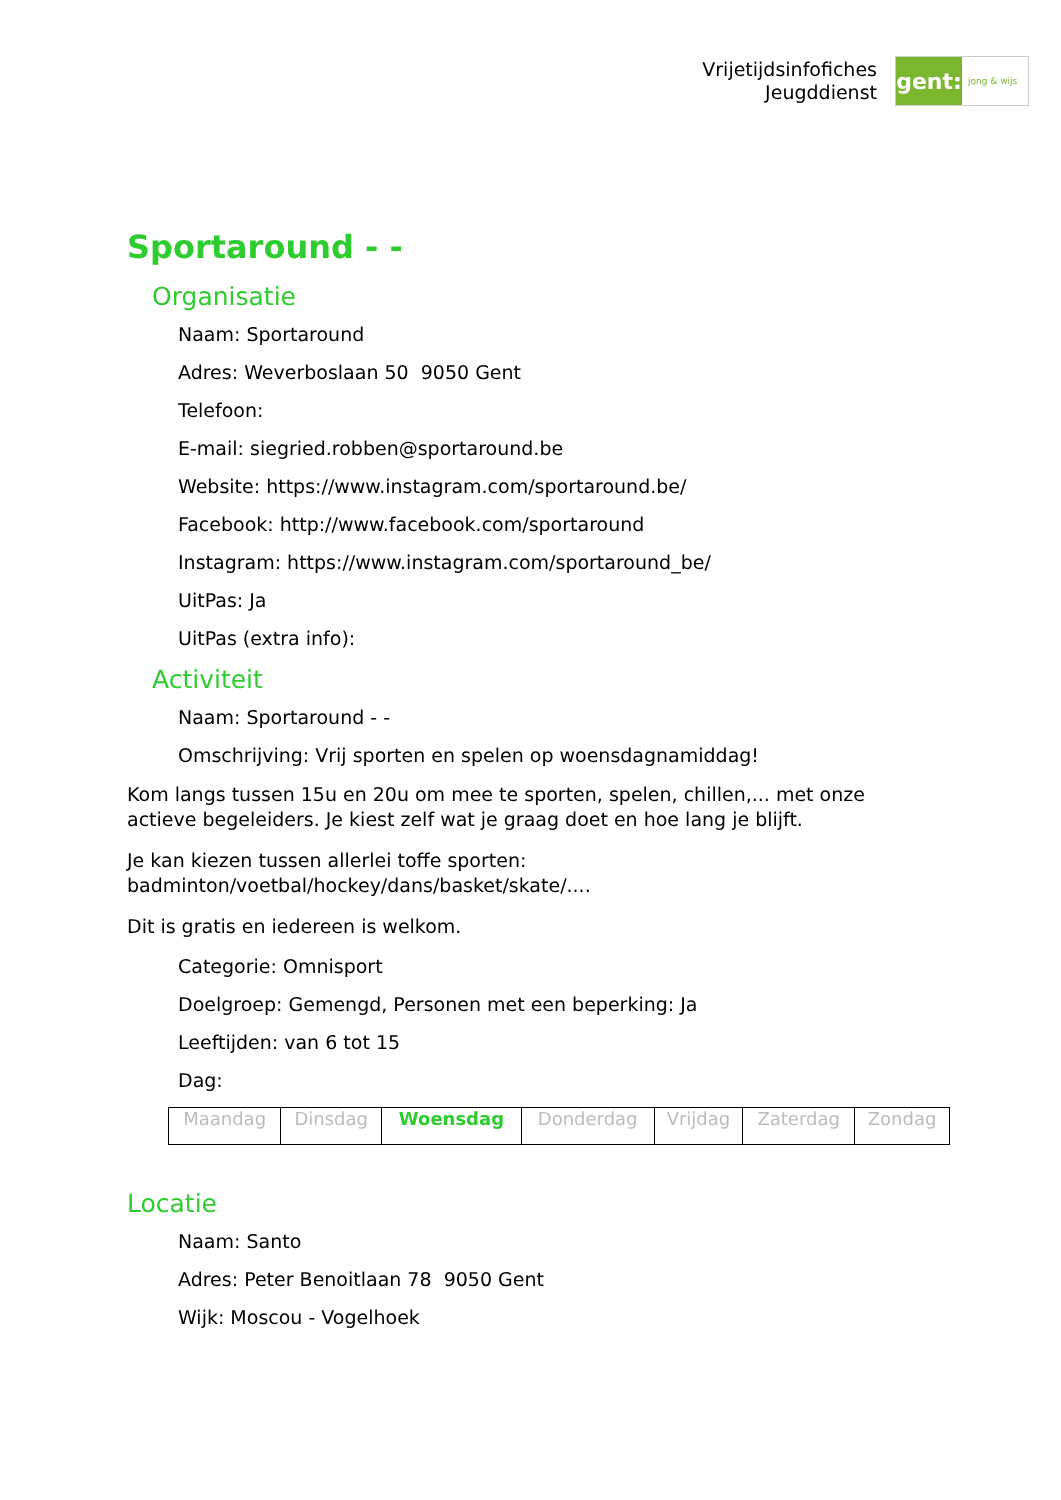Vrijetijdsinfofiches
Jeugddienst
gent:
jong & wijs
Sportaround - -
Organisatie
Naam: Sportaround
Adres: Weverboslaan 50 9050 Gent
Telefoon:
E-mail: siegried.robben@sportaround.be
Website: https://www.instagram.com/sportaround.be/
Facebook: http://www.facebook.com/sportaround
Instagram: https://www.instagram.com/sportaround_be/
UitPas: Ja
UitPas (extra info):
Activiteit
Naam: Sportaround - -
Omschrijving: Vrij sporten en spelen op woensdagnamiddag!
Kom langs tussen 15u en 20u om mee te sporten, spelen, chillen,... met onze actieve begeleiders. Je kiest zelf wat je graag doet en hoe lang je blijft.
Je kan kiezen tussen allerlei toffe sporten: badminton/voetbal/hockey/dans/basket/skate/....
Dit is gratis en iedereen is welkom.
Categorie: Omnisport
Doelgroep: Gemengd, Personen met een beperking: Ja
Leeftijden: van 6 tot 15
Dag:
| Maandag | Dinsdag | Woensdag | Donderdag | Vrijdag | Zaterdag | Zondag |
Locatie
Naam: Santo
Adres: Peter Benoitlaan 78 9050 Gent
Wijk: Moscou - Vogelhoek